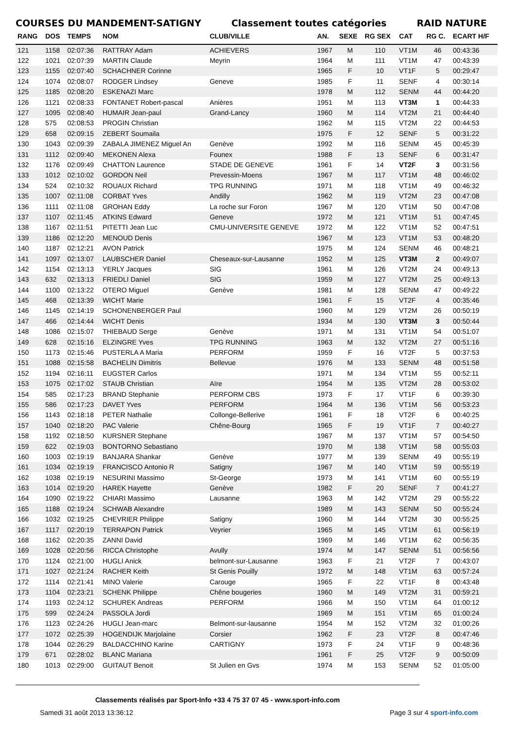COURSES DU MANDEMENT-SATIGNY Classement toutes catégories RAID NATURE
| RANG | DOS | TEMPS | NOM | CLUB/VILLE | AN. | SEXE | RG SEX | CAT | RG C. | ECART H/F |
| --- | --- | --- | --- | --- | --- | --- | --- | --- | --- | --- |
| 121 | 1158 | 02:07:36 | RATTRAY Adam | ACHIEVERS | 1967 | M | 110 | VT1M | 46 | 00:43:36 |
| 122 | 1021 | 02:07:39 | MARTIN Claude | Meyrin | 1964 | M | 111 | VT1M | 47 | 00:43:39 |
| 123 | 1155 | 02:07:40 | SCHACHNER Corinne | | 1965 | F | 10 | VT1F | 5 | 00:29:47 |
| 124 | 1074 | 02:08:07 | RODGER Lindsey | Geneve | 1985 | F | 11 | SENF | 4 | 00:30:14 |
| 125 | 1185 | 02:08:20 | ESKENAZI Marc | | 1978 | M | 112 | SENM | 44 | 00:44:20 |
| 126 | 1121 | 02:08:33 | FONTANET Robert-pascal | Anières | 1951 | M | 113 | VT3M | 1 | 00:44:33 |
| 127 | 1095 | 02:08:40 | HUMAIR Jean-paul | Grand-Lancy | 1960 | M | 114 | VT2M | 21 | 00:44:40 |
| 128 | 575 | 02:08:53 | PROGIN Christian | | 1962 | M | 115 | VT2M | 22 | 00:44:53 |
| 129 | 658 | 02:09:15 | ZEBERT Soumaila | | 1975 | F | 12 | SENF | 5 | 00:31:22 |
| 130 | 1043 | 02:09:39 | ZABALA JIMENEZ Miguel An | Genève | 1992 | M | 116 | SENM | 45 | 00:45:39 |
| 131 | 1112 | 02:09:40 | MEKONEN Alexa | Founex | 1988 | F | 13 | SENF | 6 | 00:31:47 |
| 132 | 1176 | 02:09:49 | CHATTON Laurence | STADE DE GENEVE | 1961 | F | 14 | VT2F | 3 | 00:31:56 |
| 133 | 1012 | 02:10:02 | GORDON Neil | Prevessin-Moens | 1967 | M | 117 | VT1M | 48 | 00:46:02 |
| 134 | 524 | 02:10:32 | ROUAUX Richard | TPG RUNNING | 1971 | M | 118 | VT1M | 49 | 00:46:32 |
| 135 | 1007 | 02:11:08 | CORBAT Yves | Andilly | 1962 | M | 119 | VT2M | 23 | 00:47:08 |
| 136 | 1111 | 02:11:08 | GROHAN Eddy | La roche sur Foron | 1967 | M | 120 | VT1M | 50 | 00:47:08 |
| 137 | 1107 | 02:11:45 | ATKINS Edward | Geneve | 1972 | M | 121 | VT1M | 51 | 00:47:45 |
| 138 | 1167 | 02:11:51 | PITETTI Jean Luc | CMU-UNIVERSITE GENEVE | 1972 | M | 122 | VT1M | 52 | 00:47:51 |
| 139 | 1186 | 02:12:20 | MENOUD Denis | | 1967 | M | 123 | VT1M | 53 | 00:48:20 |
| 140 | 1187 | 02:12:21 | AVON Patrick | | 1975 | M | 124 | SENM | 46 | 00:48:21 |
| 141 | 1097 | 02:13:07 | LAUBSCHER Daniel | Cheseaux-sur-Lausanne | 1952 | M | 125 | VT3M | 2 | 00:49:07 |
| 142 | 1154 | 02:13:13 | YERLY Jacques | SIG | 1961 | M | 126 | VT2M | 24 | 00:49:13 |
| 143 | 632 | 02:13:13 | FRIEDLI Daniel | SIG | 1959 | M | 127 | VT2M | 25 | 00:49:13 |
| 144 | 1100 | 02:13:22 | OTERO Miguel | Genève | 1981 | M | 128 | SENM | 47 | 00:49:22 |
| 145 | 468 | 02:13:39 | WICHT Marie | | 1961 | F | 15 | VT2F | 4 | 00:35:46 |
| 146 | 1145 | 02:14:19 | SCHONENBERGER Paul | | 1960 | M | 129 | VT2M | 26 | 00:50:19 |
| 147 | 466 | 02:14:44 | WICHT Denis | | 1934 | M | 130 | VT3M | 3 | 00:50:44 |
| 148 | 1086 | 02:15:07 | THIEBAUD Serge | Genève | 1971 | M | 131 | VT1M | 54 | 00:51:07 |
| 149 | 628 | 02:15:16 | ELZINGRE Yves | TPG RUNNING | 1963 | M | 132 | VT2M | 27 | 00:51:16 |
| 150 | 1173 | 02:15:46 | PUSTERLA A Maria | PERFORM | 1959 | F | 16 | VT2F | 5 | 00:37:53 |
| 151 | 1088 | 02:15:58 | BACHELIN Dimitris | Bellevue | 1976 | M | 133 | SENM | 48 | 00:51:58 |
| 152 | 1194 | 02:16:11 | EUGSTER Carlos | | 1971 | M | 134 | VT1M | 55 | 00:52:11 |
| 153 | 1075 | 02:17:02 | STAUB Christian | Aïre | 1954 | M | 135 | VT2M | 28 | 00:53:02 |
| 154 | 585 | 02:17:23 | BRAND Stephanie | PERFORM CBS | 1973 | F | 17 | VT1F | 6 | 00:39:30 |
| 155 | 586 | 02:17:23 | DAVET Yves | PERFORM | 1964 | M | 136 | VT1M | 56 | 00:53:23 |
| 156 | 1143 | 02:18:18 | PETER Nathalie | Collonge-Bellerive | 1961 | F | 18 | VT2F | 6 | 00:40:25 |
| 157 | 1040 | 02:18:20 | PAC Valerie | Chêne-Bourg | 1965 | F | 19 | VT1F | 7 | 00:40:27 |
| 158 | 1192 | 02:18:50 | KURSNER Stephane | | 1967 | M | 137 | VT1M | 57 | 00:54:50 |
| 159 | 622 | 02:19:03 | BONTORNO Sebastiano | | 1970 | M | 138 | VT1M | 58 | 00:55:03 |
| 160 | 1003 | 02:19:19 | BANJARA Shankar | Genève | 1977 | M | 139 | SENM | 49 | 00:55:19 |
| 161 | 1034 | 02:19:19 | FRANCISCO Antonio R | Satigny | 1967 | M | 140 | VT1M | 59 | 00:55:19 |
| 162 | 1038 | 02:19:19 | NESURINI Massimo | St-George | 1973 | M | 141 | VT1M | 60 | 00:55:19 |
| 163 | 1014 | 02:19:20 | HAREK Hayette | Genève | 1982 | F | 20 | SENF | 7 | 00:41:27 |
| 164 | 1090 | 02:19:22 | CHIARI Massimo | Lausanne | 1963 | M | 142 | VT2M | 29 | 00:55:22 |
| 165 | 1188 | 02:19:24 | SCHWAB Alexandre | | 1989 | M | 143 | SENM | 50 | 00:55:24 |
| 166 | 1032 | 02:19:25 | CHEVRIER Philippe | Satigny | 1960 | M | 144 | VT2M | 30 | 00:55:25 |
| 167 | 1117 | 02:20:19 | TERRAPON Patrick | Veyrier | 1965 | M | 145 | VT1M | 61 | 00:56:19 |
| 168 | 1162 | 02:20:35 | ZANNI David | | 1969 | M | 146 | VT1M | 62 | 00:56:35 |
| 169 | 1028 | 02:20:56 | RICCA Christophe | Avully | 1974 | M | 147 | SENM | 51 | 00:56:56 |
| 170 | 1124 | 02:21:00 | HUGLI Anick | belmont-sur-Lausanne | 1963 | F | 21 | VT2F | 7 | 00:43:07 |
| 171 | 1027 | 02:21:24 | RACHER Keith | St Genis Pouilly | 1972 | M | 148 | VT1M | 63 | 00:57:24 |
| 172 | 1114 | 02:21:41 | MINO Valerie | Carouge | 1965 | F | 22 | VT1F | 8 | 00:43:48 |
| 173 | 1104 | 02:23:21 | SCHENK Philippe | Chêne bougeries | 1960 | M | 149 | VT2M | 31 | 00:59:21 |
| 174 | 1193 | 02:24:12 | SCHUREK Andreas | PERFORM | 1966 | M | 150 | VT1M | 64 | 01:00:12 |
| 175 | 599 | 02:24:24 | PASSOLA Jordi | | 1969 | M | 151 | VT1M | 65 | 01:00:24 |
| 176 | 1123 | 02:24:26 | HUGLI Jean-marc | Belmont-sur-lausanne | 1954 | M | 152 | VT2M | 32 | 01:00:26 |
| 177 | 1072 | 02:25:39 | HOGENDIJK Marjolaine | Corsier | 1962 | F | 23 | VT2F | 8 | 00:47:46 |
| 178 | 1044 | 02:26:29 | BALDACCHINO Karine | CARTIGNY | 1973 | F | 24 | VT1F | 9 | 00:48:36 |
| 179 | 671 | 02:28:02 | BLANC Mariana | | 1961 | F | 25 | VT2F | 9 | 00:50:09 |
| 180 | 1013 | 02:29:00 | GUITAUT Benoit | St Julien en Gvs | 1974 | M | 153 | SENM | 52 | 01:05:00 |
Classements réalisés par Sport-Info +33 4 75 37 07 45 - www.sport-info.com
Samedi 31 août 2013 13:36:12 Page 3 sur 4 sport-info.com